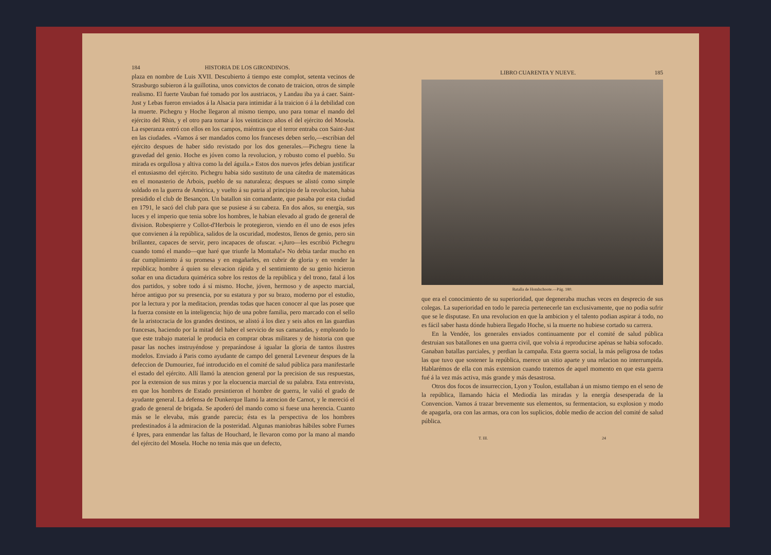184 HISTORIA DE LOS GIRONDINOS.
plaza en nombre de Luis XVII. Descubierto á tiempo este complot, setenta vecinos de Strasburgo subieron á la guillotina, unos convictos de conato de traicion, otros de simple realismo. El fuerte Vauban fué tomado por los austriacos, y Landau iba ya á caer. Saint-Just y Lebas fueron enviados á la Alsacia para intimidar á la traicion ó á la debilidad con la muerte. Pichegru y Hoche llegaron al mismo tiempo, uno para tomar el mando del ejército del Rhin, y el otro para tomar á los veinticinco años el del ejército del Mosela. La esperanza entró con ellos en los campos, miéntras que el terror entraba con Saint-Just en las ciudades. «Vamos á ser mandados como los franceses deben serlo,—escribian del ejército despues de haber sido revistado por los dos generales.—Pichegru tiene la gravedad del genio. Hoche es jóven como la revolucion, y robusto como el pueblo. Su mirada es orgullosa y altiva como la del águila.» Estos dos nuevos jefes debian justificar el entusiasmo del ejército. Pichegru habia sido sustituto de una cátedra de matemáticas en el monasterio de Arbois, pueblo de su naturaleza; despues se alistó como simple soldado en la guerra de América, y vuelto á su patria al principio de la revolucion, habia presidido el club de Besançon. Un batallon sin comandante, que pasaba por esta ciudad en 1791, le sacó del club para que se pusiese á su cabeza. En dos años, su energía, sus luces y el imperio que tenia sobre los hombres, le habian elevado al grado de general de division. Robespierre y Collot-d'Herbois le protegieron, viendo en él uno de esos jefes que convienen á la república, salidos de la oscuridad, modestos, llenos de genio, pero sin brillantez, capaces de servir, pero incapaces de ofuscar. «¡Juro—les escribió Pichegru cuando tomó el mando—que haré que triunfe la Montaña!» No debia tardar mucho en dar cumplimiento á su promesa y en engañarles, en cubrir de gloria y en vender la república; hombre á quien su elevacion rápida y el sentimiento de su genio hicieron soñar en una dictadura quimérica sobre los restos de la república y del trono, fatal á los dos partidos, y sobre todo á sí mismo. Hoche, jóven, hermoso y de aspecto marcial, héroe antiguo por su presencia, por su estatura y por su brazo, moderno por el estudio, por la lectura y por la meditacion, prendas todas que hacen conocer al que las posee que la fuerza consiste en la inteligencia; hijo de una pobre familia, pero marcado con el sello de la aristocracia de los grandes destinos, se alistó á los diez y seis años en las guardias francesas, haciendo por la mitad del haber el servicio de sus camaradas, y empleando lo que este trabajo material le producia en comprar obras militares y de historia con que pasar las noches instruyéndose y preparándose á igualar la gloria de tantos ilustres modelos. Enviado á Paris como ayudante de campo del general Leveneur despues de la defeccion de Dumouriez, fué introducido en el comité de salud pública para manifestarle el estado del ejército. Allí llamó la atencion general por la precision de sus respuestas, por la extension de sus miras y por la elocuencia marcial de su palabra. Esta entrevista, en que los hombres de Estado presintieron el hombre de guerra, le valió el grado de ayudante general. La defensa de Dunkerque llamó la atencion de Carnot, y le mereció el grado de general de brigada. Se apoderó del mando como si fuese una herencia. Cuanto más se le elevaba, más grande parecia; ésta es la perspectiva de los hombres predestinados á la admiracion de la posteridad. Algunas maniobras hábiles sobre Furnes é Ipres, para enmendar las faltas de Houchard, le llevaron como por la mano al mando del ejército del Mosela. Hoche no tenia más que un defecto,
LIBRO CUARENTA Y NUEVE. 185
Batalla de Hondschoote.—Pág. 180.
que era el conocimiento de su superioridad, que degeneraba muchas veces en desprecio de sus colegas. La superioridad en todo le parecia pertenecerle tan exclusivamente, que no podia sufrir que se le disputase. En una revolucion en que la ambicion y el talento podian aspirar á todo, no es fácil saber hasta dónde hubiera llegado Hoche, si la muerte no hubiese cortado su carrera.
En la Vendée, los generales enviados continuamente por el comité de salud pública destruian sus batallones en una guerra civil, que volvia á reproducirse apénas se habia sofocado. Ganaban batallas parciales, y perdian la campaña. Esta guerra social, la más peligrosa de todas las que tuvo que sostener la república, merece un sitio aparte y una relacion no interrumpida. Hablarémos de ella con más extension cuando tratemos de aquel momento en que esta guerra fué á la vez más activa, más grande y más desastrosa.
Otros dos focos de insurreccion, Lyon y Toulon, estallaban á un mismo tiempo en el seno de la república, llamando hácia el Mediodía las miradas y la energía desesperada de la Convencion. Vamos á trazar brevemente sus elementos, su fermentacion, su explosion y modo de apagarla, ora con las armas, ora con los suplicios, doble medio de accion del comité de salud pública.
T. III. 24